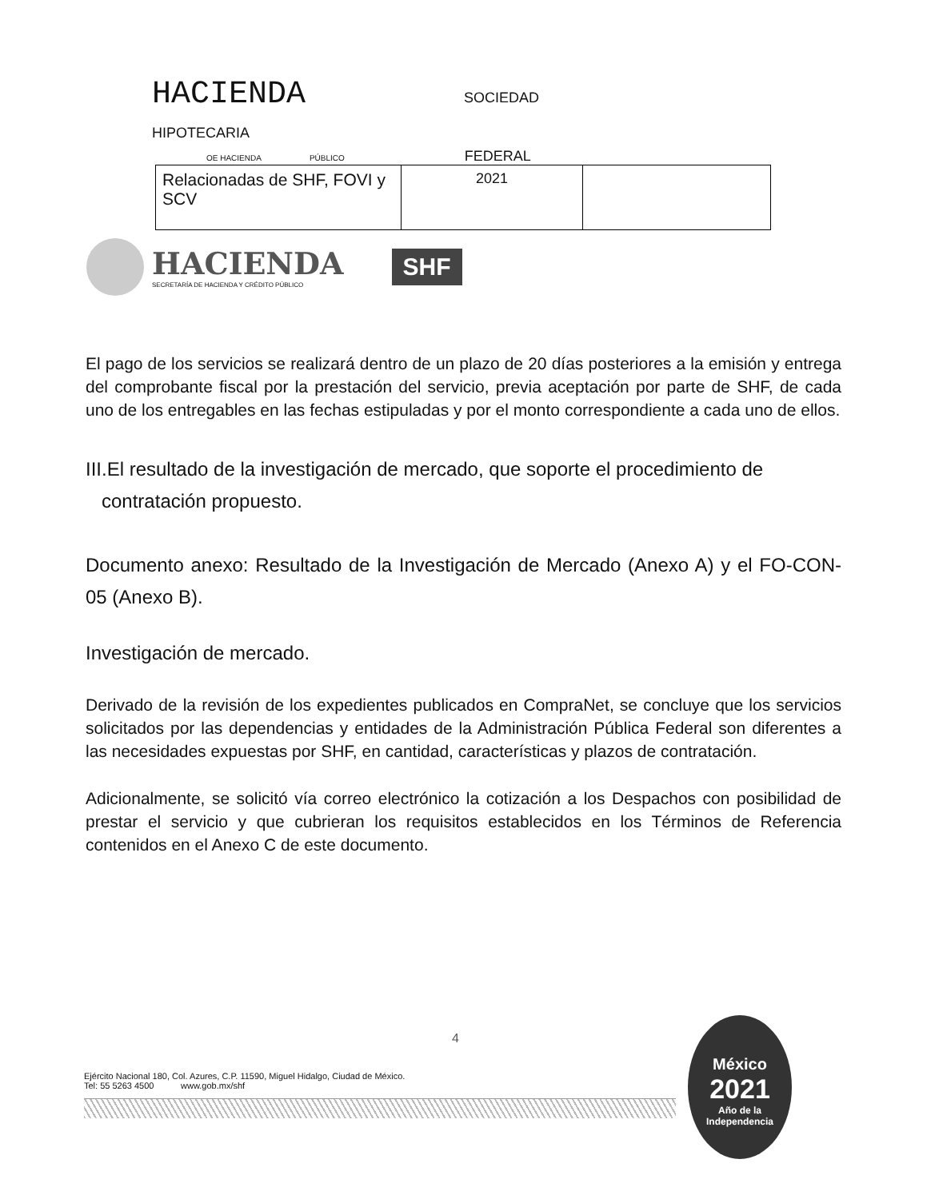HACIENDA SOCIEDAD
HIPOTECARIA
OE HACIENDA PÚBLICO FEDERAL
| Relacionadas de SHF, FOVI y SCV | 2021 | |
HACIENDA
SECRETARÍA DE HACIENDA Y CRÉDITO PÚBLICO
SHF
El pago de los servicios se realizará dentro de un plazo de 20 días posteriores a la emisión y entrega del comprobante fiscal por la prestación del servicio, previa aceptación por parte de SHF, de cada uno de los entregables en las fechas estipuladas y por el monto correspondiente a cada uno de ellos.
III.El resultado de la investigación de mercado, que soporte el procedimiento de
contratación propuesto.
Documento anexo: Resultado de la Investigación de Mercado (Anexo A) y el FO-CON-05 (Anexo B).
Investigación de mercado.
Derivado de la revisión de los expedientes publicados en CompraNet, se concluye que los servicios solicitados por las dependencias y entidades de la Administración Pública Federal son diferentes a las necesidades expuestas por SHF, en cantidad, características y plazos de contratación.
Adicionalmente, se solicitó vía correo electrónico la cotización a los Despachos con posibilidad de prestar el servicio y que cubrieran los requisitos establecidos en los Términos de Referencia contenidos en el Anexo C de este documento.
4
Ejército Nacional 180, Col. Azures, C.P. 11590, Miguel Hidalgo, Ciudad de México.
Tel: 55 5263 4500 www.gob.mx/shf
México
2021
Año de la Independencia